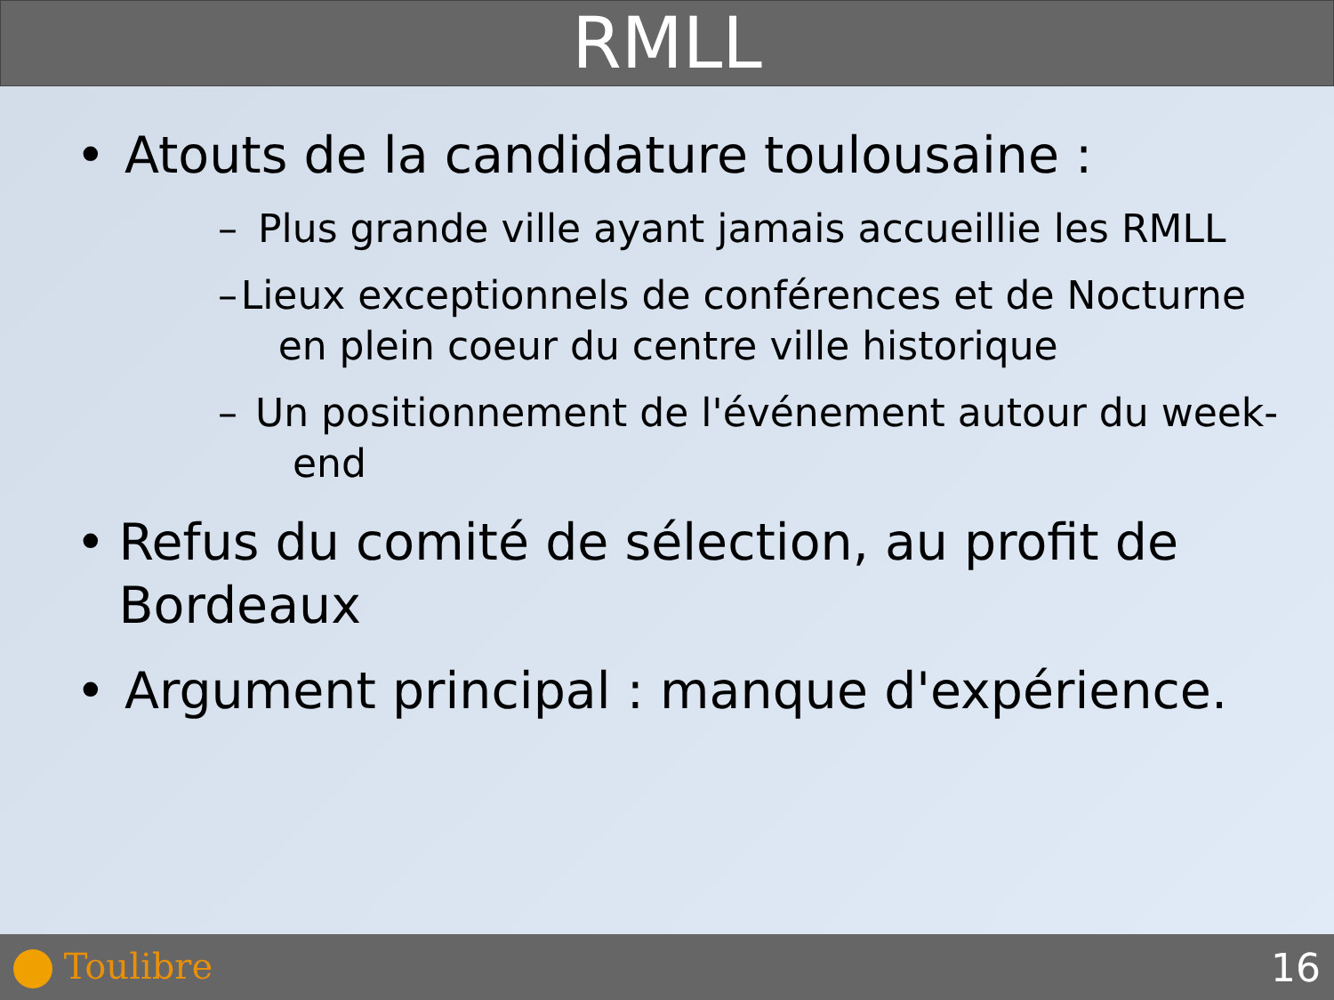RMLL
• Atouts de la candidature toulousaine :
– Plus grande ville ayant jamais accueillie les RMLL
– Lieux exceptionnels de conférences et de Nocturne en plein coeur du centre ville historique
– Un positionnement de l'événement autour du week-end
• Refus du comité de sélection, au profit de Bordeaux
• Argument principal : manque d'expérience.
Toulibre 16